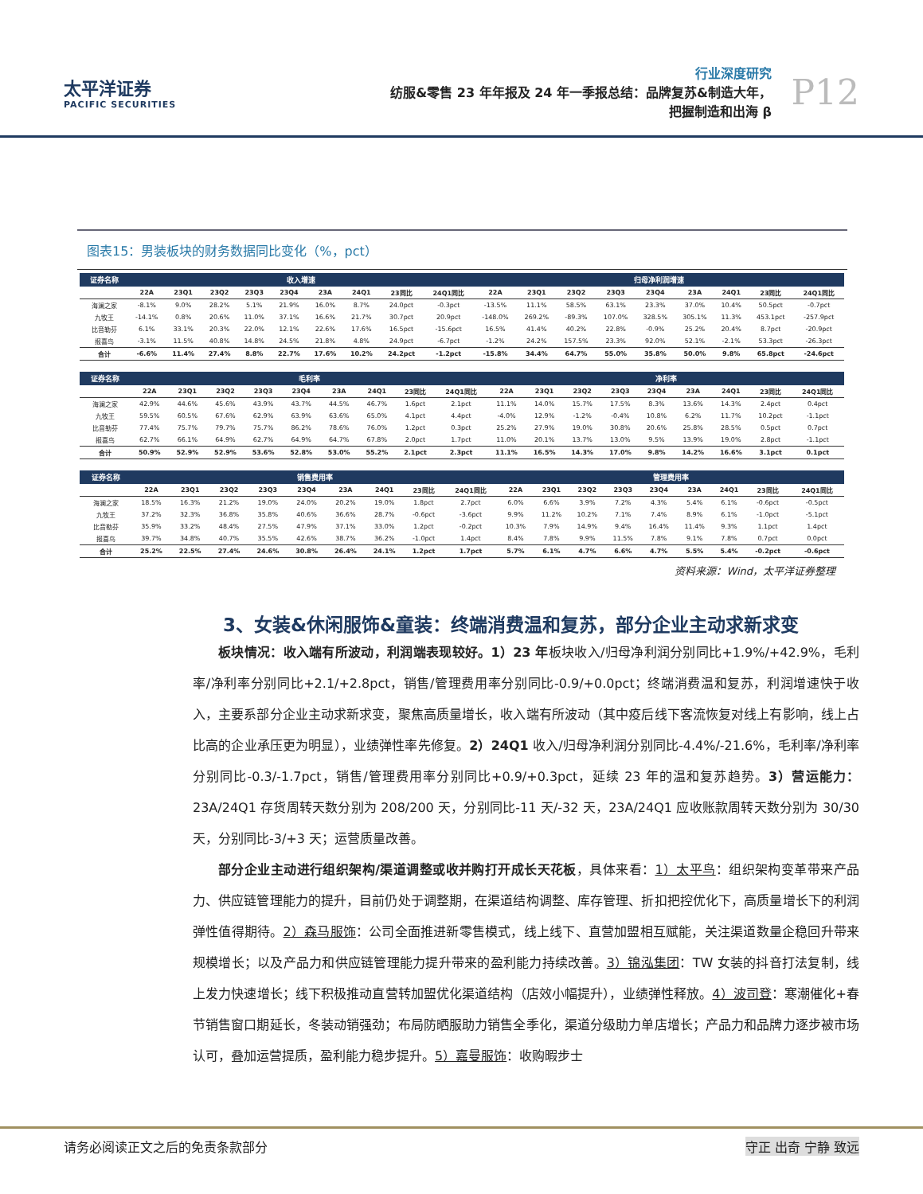太平洋证券
PACIFIC SECURITIES
行业深度研究
纺服&零售 23 年年报及 24 年一季报总结：品牌复苏&制造大年，
把握制造和出海 β
P12
图表15：男装板块的财务数据同比变化（%，pct）
| 证券名称 | 收入增速 | | | | | | | | | 归母净利润增速 | | | | | | | | |
| --- | --- | --- | --- | --- | --- | --- | --- | --- | --- | --- | --- | --- | --- | --- | --- | --- | --- | --- |
| | 22A | 23Q1 | 23Q2 | 23Q3 | 23Q4 | 23A | 24Q1 | 23同比 | 24Q1同比 | 22A | 23Q1 | 23Q2 | 23Q3 | 23Q4 | 23A | 24Q1 | 23同比 | 24Q1同比 |
| 海澜之家 | -8.1% | 9.0% | 28.2% | 5.1% | 21.9% | 16.0% | 8.7% | 24.0pct | -0.3pct | -13.5% | 11.1% | 58.5% | 63.1% | 23.3% | 37.0% | 10.4% | 50.5pct | -0.7pct |
| 九牧王 | -14.1% | 0.8% | 20.6% | 11.0% | 37.1% | 16.6% | 21.7% | 30.7pct | 20.9pct | -148.0% | 269.2% | -89.3% | 107.0% | 328.5% | 305.1% | 11.3% | 453.1pct | -257.9pct |
| 比音勒芬 | 6.1% | 33.1% | 20.3% | 22.0% | 12.1% | 22.6% | 17.6% | 16.5pct | -15.6pct | 16.5% | 41.4% | 40.2% | 22.8% | -0.9% | 25.2% | 20.4% | 8.7pct | -20.9pct |
| 报喜鸟 | -3.1% | 11.5% | 40.8% | 14.8% | 24.5% | 21.8% | 4.8% | 24.9pct | -6.7pct | -1.2% | 24.2% | 157.5% | 23.3% | 92.0% | 52.1% | -2.1% | 53.3pct | -26.3pct |
| 合计 | -6.6% | 11.4% | 27.4% | 8.8% | 22.7% | 17.6% | 10.2% | 24.2pct | -1.2pct | -15.8% | 34.4% | 64.7% | 55.0% | 35.8% | 50.0% | 9.8% | 65.8pct | -24.6pct |
| 证券名称 | 毛利率 | | | | | | | | | 净利率 | | | | | | | | |
| --- | --- | --- | --- | --- | --- | --- | --- | --- | --- | --- | --- | --- | --- | --- | --- | --- | --- | --- |
| | 22A | 23Q1 | 23Q2 | 23Q3 | 23Q4 | 23A | 24Q1 | 23同比 | 24Q1同比 | 22A | 23Q1 | 23Q2 | 23Q3 | 23Q4 | 23A | 24Q1 | 23同比 | 24Q1同比 |
| 海澜之家 | 42.9% | 44.6% | 45.6% | 43.9% | 43.7% | 44.5% | 46.7% | 1.6pct | 2.1pct | 11.1% | 14.0% | 15.7% | 17.5% | 8.3% | 13.6% | 14.3% | 2.4pct | 0.4pct |
| 九牧王 | 59.5% | 60.5% | 67.6% | 62.9% | 63.9% | 63.6% | 65.0% | 4.1pct | 4.4pct | -4.0% | 12.9% | -1.2% | -0.4% | 10.8% | 6.2% | 11.7% | 10.2pct | -1.1pct |
| 比音勒芬 | 77.4% | 75.7% | 79.7% | 75.7% | 86.2% | 78.6% | 76.0% | 1.2pct | 0.3pct | 25.2% | 27.9% | 19.0% | 30.8% | 20.6% | 25.8% | 28.5% | 0.5pct | 0.7pct |
| 报喜鸟 | 62.7% | 66.1% | 64.9% | 62.7% | 64.9% | 64.7% | 67.8% | 2.0pct | 1.7pct | 11.0% | 20.1% | 13.7% | 13.0% | 9.5% | 13.9% | 19.0% | 2.8pct | -1.1pct |
| 合计 | 50.9% | 52.9% | 52.9% | 53.6% | 52.8% | 53.0% | 55.2% | 2.1pct | 2.3pct | 11.1% | 16.5% | 14.3% | 17.0% | 9.8% | 14.2% | 16.6% | 3.1pct | 0.1pct |
| 证券名称 | 销售费用率 | | | | | | | | | 管理费用率 | | | | | | | | |
| --- | --- | --- | --- | --- | --- | --- | --- | --- | --- | --- | --- | --- | --- | --- | --- | --- | --- | --- |
| | 22A | 23Q1 | 23Q2 | 23Q3 | 23Q4 | 23A | 24Q1 | 23同比 | 24Q1同比 | 22A | 23Q1 | 23Q2 | 23Q3 | 23Q4 | 23A | 24Q1 | 23同比 | 24Q1同比 |
| 海澜之家 | 18.5% | 16.3% | 21.2% | 19.0% | 24.0% | 20.2% | 19.0% | 1.8pct | 2.7pct | 6.0% | 6.6% | 3.9% | 7.2% | 4.3% | 5.4% | 6.1% | -0.6pct | -0.5pct |
| 九牧王 | 37.2% | 32.3% | 36.8% | 35.8% | 40.6% | 36.6% | 28.7% | -0.6pct | -3.6pct | 9.9% | 11.2% | 10.2% | 7.1% | 7.4% | 8.9% | 6.1% | -1.0pct | -5.1pct |
| 比音勒芬 | 35.9% | 33.2% | 48.4% | 27.5% | 47.9% | 37.1% | 33.0% | 1.2pct | -0.2pct | 10.3% | 7.9% | 14.9% | 9.4% | 16.4% | 11.4% | 9.3% | 1.1pct | 1.4pct |
| 报喜鸟 | 39.7% | 34.8% | 40.7% | 35.5% | 42.6% | 38.7% | 36.2% | -1.0pct | 1.4pct | 8.4% | 7.8% | 9.9% | 11.5% | 7.8% | 9.1% | 7.8% | 0.7pct | 0.0pct |
| 合计 | 25.2% | 22.5% | 27.4% | 24.6% | 30.8% | 26.4% | 24.1% | 1.2pct | 1.7pct | 5.7% | 6.1% | 4.7% | 6.6% | 4.7% | 5.5% | 5.4% | -0.2pct | -0.6pct |
资料来源：Wind，太平洋证券整理
3、女装&休闲服饰&童装：终端消费温和复苏，部分企业主动求新求变
板块情况：收入端有所波动，利润端表现较好。1）23 年板块收入/归母净利润分别同比+1.9%/+42.9%，毛利率/净利率分别同比+2.1/+2.8pct，销售/管理费用率分别同比-0.9/+0.0pct；终端消费温和复苏，利润增速快于收入，主要系部分企业主动求新求变，聚焦高质量增长，收入端有所波动（其中疫后线下客流恢复对线上有影响，线上占比高的企业承压更为明显），业绩弹性率先修复。2）24Q1 收入/归母净利润分别同比-4.4%/-21.6%，毛利率/净利率分别同比-0.3/-1.7pct，销售/管理费用率分别同比+0.9/+0.3pct，延续 23 年的温和复苏趋势。3）营运能力：23A/24Q1 存货周转天数分别为 208/200 天，分别同比-11 天/-32 天，23A/24Q1 应收账款周转天数分别为 30/30 天，分别同比-3/+3 天；运营质量改善。
部分企业主动进行组织架构/渠道调整或收并购打开成长天花板，具体来看：1）太平鸟：组织架构变革带来产品力、供应链管理能力的提升，目前仍处于调整期，在渠道结构调整、库存管理、折扣把控优化下，高质量增长下的利润弹性值得期待。2）森马服饰：公司全面推进新零售模式，线上线下、直营加盟相互赋能，关注渠道数量企稳回升带来规模增长；以及产品力和供应链管理能力提升带来的盈利能力持续改善。3）锦泓集团：TW 女装的抖音打法复制，线上发力快速增长；线下积极推动直营转加盟优化渠道结构（店效小幅提升），业绩弹性释放。4）波司登：寒潮催化+春节销售窗口期延长，冬装动销强劲；布局防晒服助力销售全季化，渠道分级助力单店增长；产品力和品牌力逐步被市场认可，叠加运营提质，盈利能力稳步提升。5）嘉曼服饰：收购暇步士
请务必阅读正文之后的免责条款部分 守正 出奇 宁静 致远